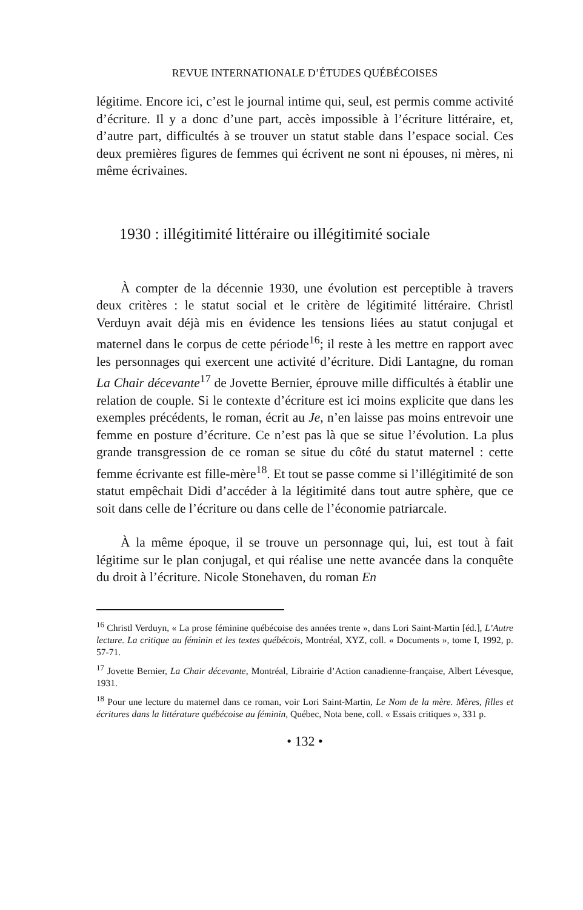REVUE INTERNATIONALE D’ÉTUDES QUÉBÉCOISES
légitime. Encore ici, c’est le journal intime qui, seul, est permis comme activité d’écriture. Il y a donc d’une part, accès impossible à l’écriture littéraire, et, d’autre part, difficultés à se trouver un statut stable dans l’espace social. Ces deux premières figures de femmes qui écrivent ne sont ni épouses, ni mères, ni même écrivaines.
1930 : illégitimité littéraire ou illégitimité sociale
À compter de la décennie 1930, une évolution est perceptible à travers deux critères : le statut social et le critère de légitimité littéraire. Christl Verduyn avait déjà mis en évidence les tensions liées au statut conjugal et maternel dans le corpus de cette période<sup>16</sup>; il reste à les mettre en rapport avec les personnages qui exercent une activité d’écriture. Didi Lantagne, du roman La Chair décevante<sup>17</sup> de Jovette Bernier, éprouve mille difficultés à établir une relation de couple. Si le contexte d’écriture est ici moins explicite que dans les exemples précédents, le roman, écrit au Je, n’en laisse pas moins entrevoir une femme en posture d’écriture. Ce n’est pas là que se situe l’évolution. La plus grande transgression de ce roman se situe du côté du statut maternel : cette femme écrivante est fille-mère<sup>18</sup>. Et tout se passe comme si l’illégitimité de son statut empêchait Didi d’accéder à la légitimité dans tout autre sphère, que ce soit dans celle de l’écriture ou dans celle de l’économie patriarcale.
À la même époque, il se trouve un personnage qui, lui, est tout à fait légitime sur le plan conjugal, et qui réalise une nette avancée dans la conquête du droit à l’écriture. Nicole Stonehaven, du roman En
<sup>16</sup> Christl Verduyn, « La prose féminine québécoise des années trente », dans Lori Saint-Martin [éd.], L’Autre lecture. La critique au féminin et les textes québécois, Montréal, XYZ, coll. « Documents », tome I, 1992, p. 57-71.
<sup>17</sup> Jovette Bernier, La Chair décevante, Montréal, Librairie d’Action canadienne-française, Albert Lévesque, 1931.
<sup>18</sup> Pour une lecture du maternel dans ce roman, voir Lori Saint-Martin, Le Nom de la mère. Mères, filles et écritures dans la littérature québécoise au féminin, Québec, Nota bene, coll. « Essais critiques », 331 p.
• 132 •